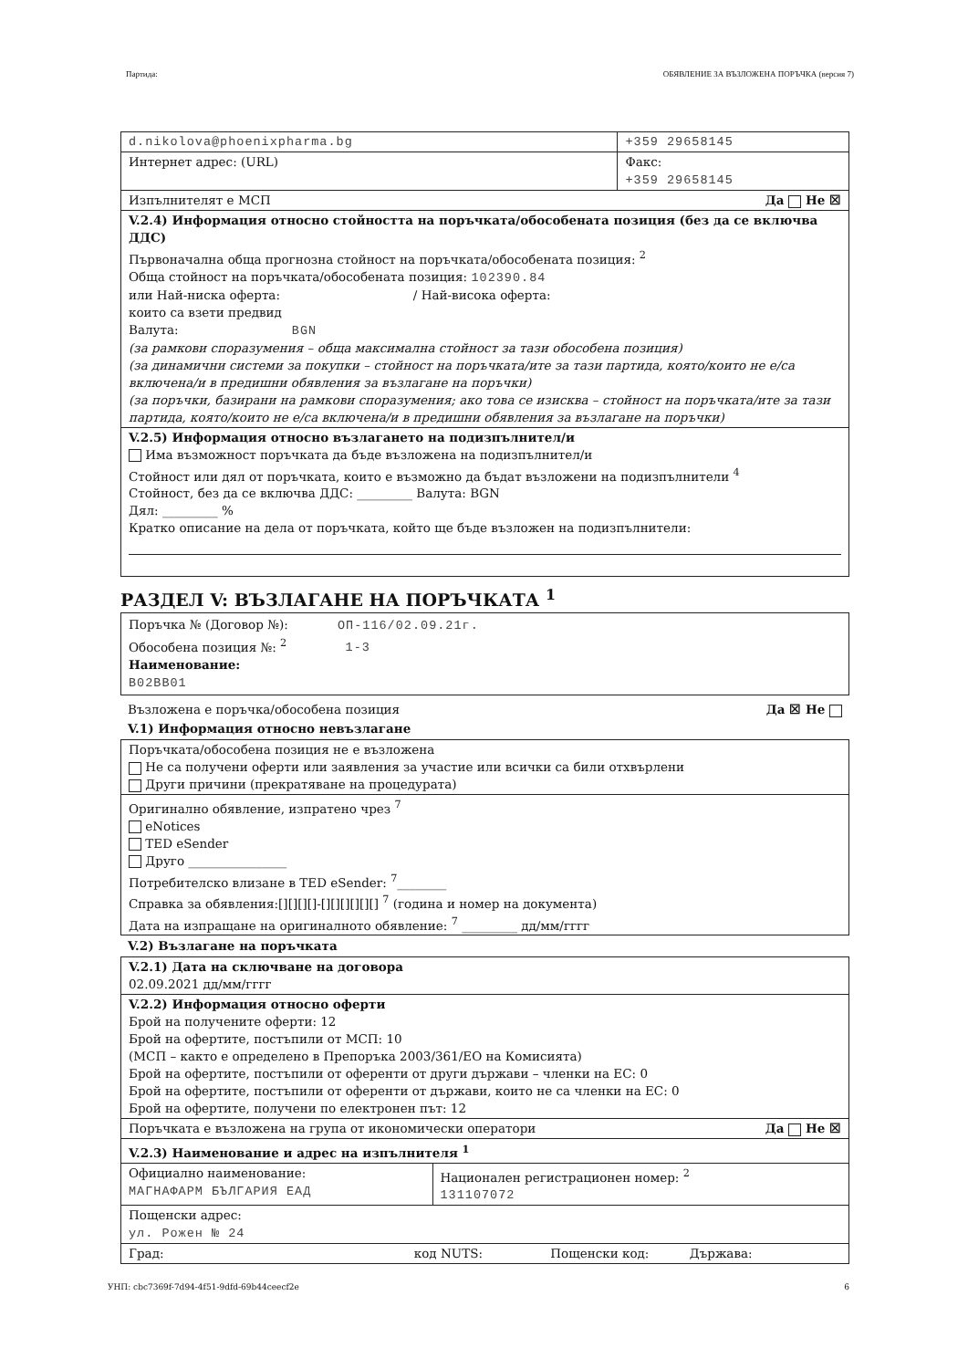Партида: ОБЯВЛЕНИЕ ЗА ВЪЗЛОЖЕНА ПОРЪЧКА (версия 7)
| d.nikolova@phoenixpharma.bg | +359 29658145 |
| Интернет адрес: (URL) | Факс: +359 29658145 |
| Изпълнителят е МСП Да Не ☒ | |
| V.2.4) Информация относно стойността на поръчката/обособената позиция (без да се включва ДДС) Първоначална обща прогнозна стойност на поръчката/обособената позиция: <sup>2</sup> Обща стойност на поръчката/обособената позиция: 102390.84 или Най-ниска оферта: / Най-висока оферта: които са взети предвид Валута: BGN (за рамкови споразумения – обща максимална стойност за тази обособена позиция) (за динамични системи за покупки – стойност на поръчката/ите за тази партида, която/които не е/са включена/и в предишни обявления за възлагане на поръчки) (за поръчки, базирани на рамкови споразумения; ако това се изисква – стойност на поръчката/ите за тази партида, която/които не е/са включена/и в предишни обявления за възлагане на поръчки) | |
| V.2.5) Информация относно възлагането на подизпълнител/и Има възможност поръчката да бъде възложена на подизпълнител/и Стойност или дял от поръчката, които е възможно да бъдат възложени на подизпълнители <sup>4</sup> Стойност, без да се включва ДДС: _________ Валута: BGN Дял: _________ % Кратко описание на дела от поръчката, който ще бъде възложен на подизпълнители: | |
РАЗДЕЛ V: ВЪЗЛАГАНЕ НА ПОРЪЧКАТА <sup>1</sup>
Поръчка № (Договор №): ОП-116/02.09.21г.
Обособена позиция №: <sup>2</sup> 1-3
Наименование:
B02BB01
Възложена е поръчка/обособена позиция Да ☒ Не
V.1) Информация относно невъзлагане
| Поръчката/обособена позиция не е възложена Не са получени оферти или заявления за участие или всички са били отхвърлени Други причини (прекратяване на процедурата) |
| Оригинално обявление, изпратено чрез <sup>7</sup> eNotices TED eSender Друго ________________ Потребителско влизане в TED eSender: <sup>7</sup>________ Справка за обявления:[][][][]-[][][][][][] <sup>7</sup> (година и номер на документа) Дата на изпращане на оригиналното обявление: <sup>7</sup> _________ дд/мм/гггг |
V.2) Възлагане на поръчката
| V.2.1) Дата на сключване на договора 02.09.2021 дд/мм/гггг | |
| V.2.2) Информация относно оферти Брой на получените оферти: 12 Брой на офертите, постъпили от МСП: 10 (МСП – както е определено в Препоръка 2003/361/ЕО на Комисията) Брой на офертите, постъпили от оференти от други държави – членки на ЕС: 0 Брой на офертите, постъпили от оференти от държави, които не са членки на ЕС: 0 Брой на офертите, получени по електронен път: 12 | |
| Поръчката е възложена на група от икономически оператори Да Не ☒ | |
| V.2.3) Наименование и адрес на изпълнителя <sup>1</sup> | |
| Официално наименование: МАГНАФАРМ БЪЛГАРИЯ ЕАД | Национален регистрационен номер: <sup>2</sup> 131107072 |
| Пощенски адрес: ул. Рожен № 24 | |
| Град: код NUTS: Пощенски код: Държава: | |
УНП: cbc7369f-7d94-4f51-9dfd-69b44ceecf2e 6